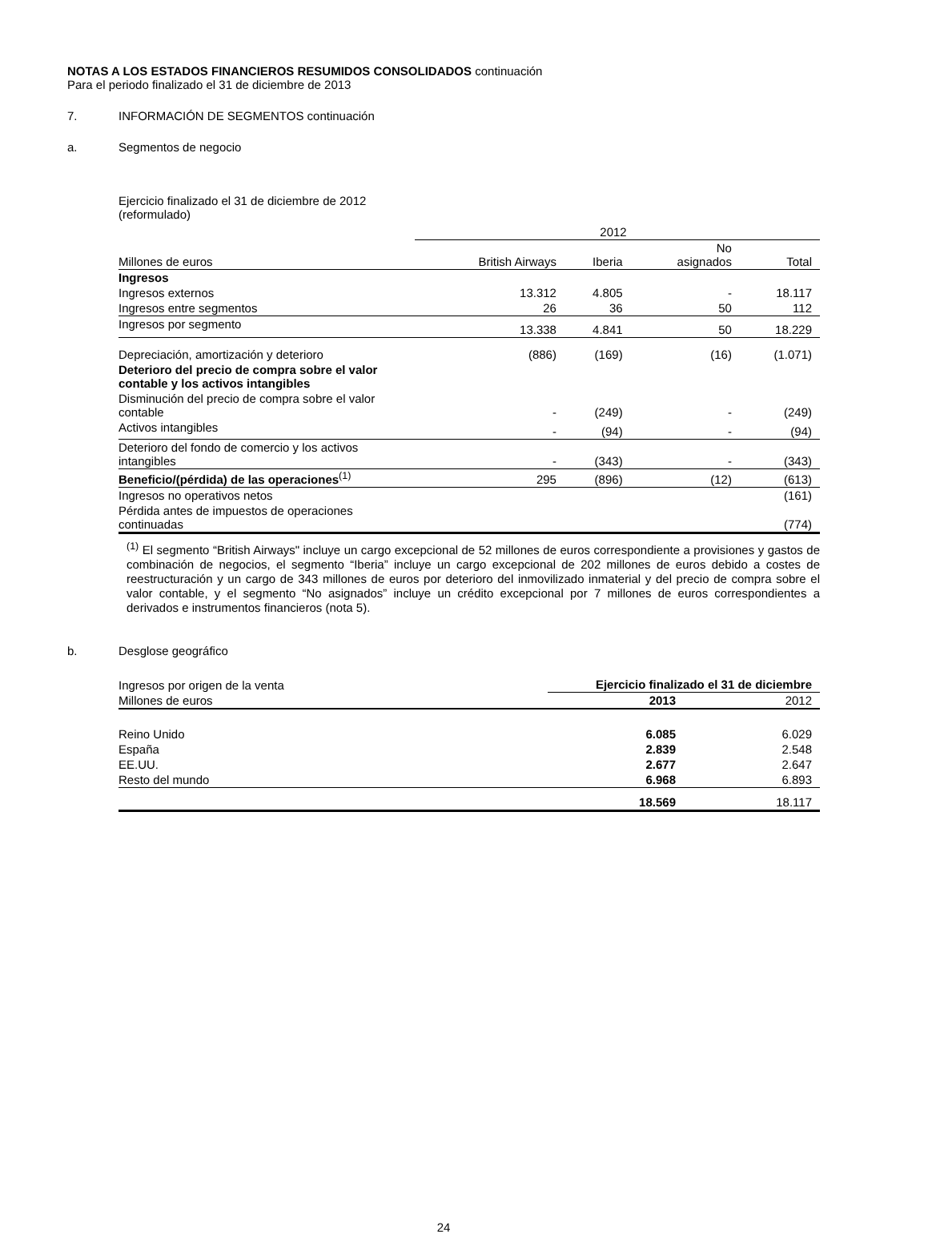NOTAS A LOS ESTADOS FINANCIEROS RESUMIDOS CONSOLIDADOS continuación
Para el periodo finalizado el 31 de diciembre de 2013
7. INFORMACIÓN DE SEGMENTOS continuación
a. Segmentos de negocio
Ejercicio finalizado el 31 de diciembre de 2012
(reformulado)
| | 2012 | | | |
| --- | --- | --- | --- | --- |
| Millones de euros | British Airways | Iberia | No asignados | Total |
| Ingresos | | | | |
| Ingresos externos | 13.312 | 4.805 | - | 18.117 |
| Ingresos entre segmentos | 26 | 36 | 50 | 112 |
| Ingresos por segmento | 13.338 | 4.841 | 50 | 18.229 |
| Depreciación, amortización y deterioro | (886) | (169) | (16) | (1.071) |
| Deterioro del precio de compra sobre el valor contable y los activos intangibles | | | | |
| Disminución del precio de compra sobre el valor contable | - | (249) | - | (249) |
| Activos intangibles | - | (94) | - | (94) |
| Deterioro del fondo de comercio y los activos intangibles | - | (343) | - | (343) |
| Beneficio/(pérdida) de las operaciones<sup>(1)</sup> | 295 | (896) | (12) | (613) |
| Ingresos no operativos netos | | | | (161) |
| Pérdida antes de impuestos de operaciones continuadas | | | | (774) |
<sup>(1)</sup> El segmento “British Airways" incluye un cargo excepcional de 52 millones de euros correspondiente a provisiones y gastos de combinación de negocios, el segmento “Iberia” incluye un cargo excepcional de 202 millones de euros debido a costes de reestructuración y un cargo de 343 millones de euros por deterioro del inmovilizado inmaterial y del precio de compra sobre el valor contable, y el segmento “No asignados” incluye un crédito excepcional por 7 millones de euros correspondientes a derivados e instrumentos financieros (nota 5).
b. Desglose geográfico
| Ingresos por origen de la venta | Ejercicio finalizado el 31 de diciembre | |
| Millones de euros | 2013 | 2012 |
| Reino Unido | 6.085 | 6.029 |
| España | 2.839 | 2.548 |
| EE.UU. | 2.677 | 2.647 |
| Resto del mundo | 6.968 | 6.893 |
| | 18.569 | 18.117 |
24